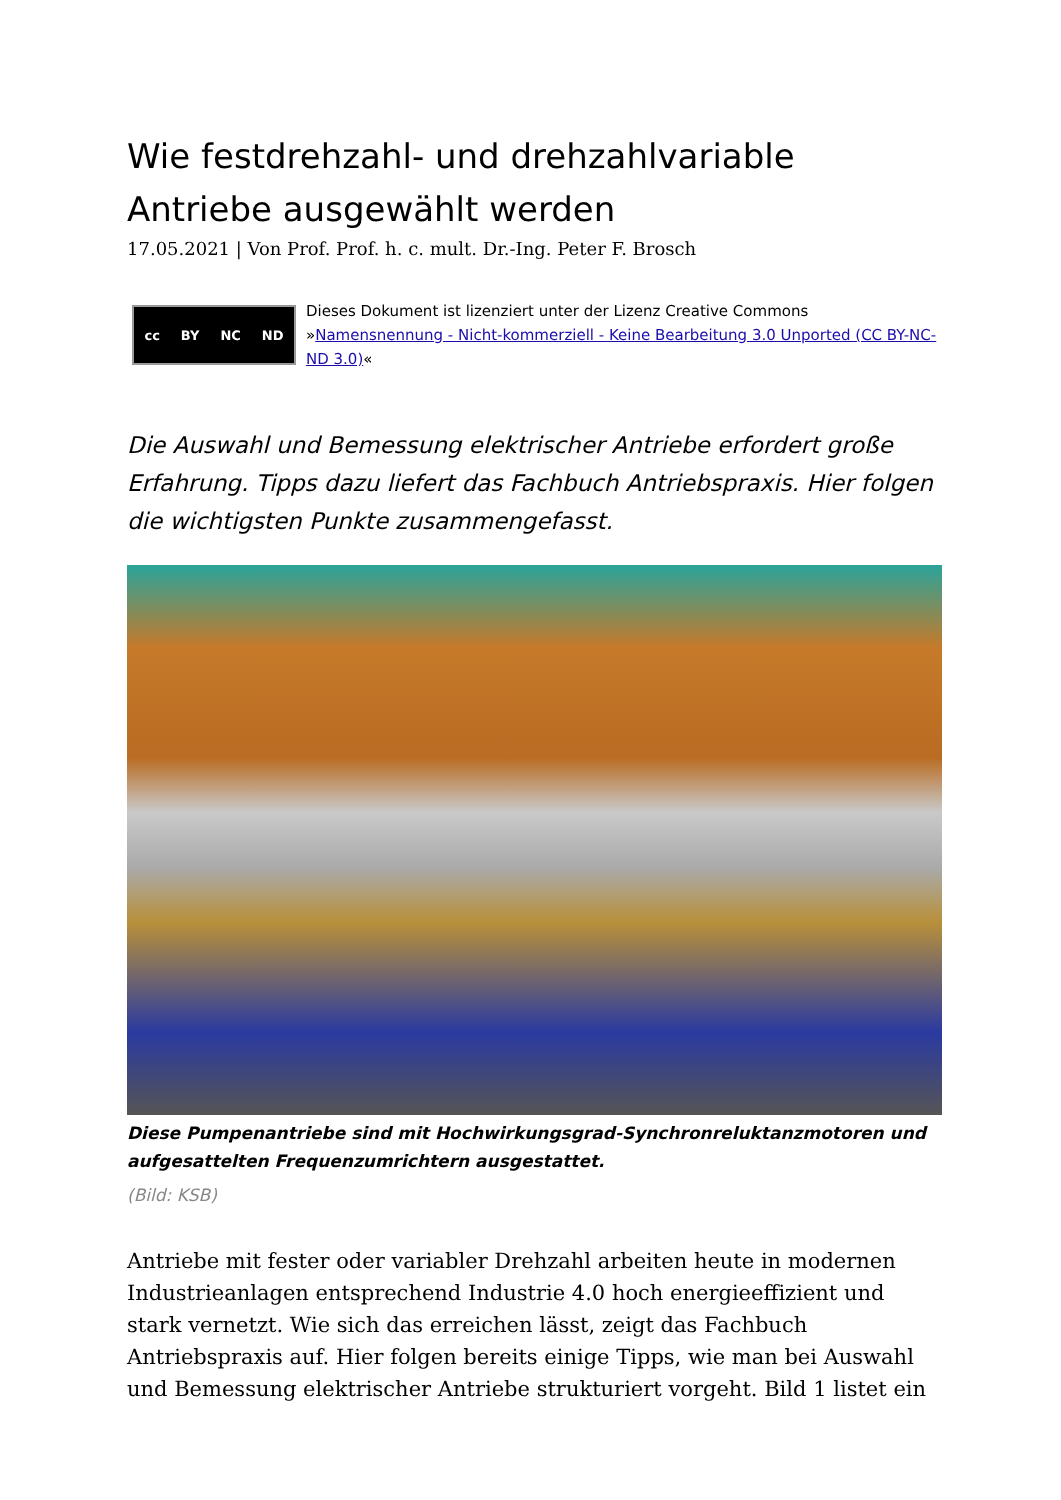Wie festdrehzahl- und drehzahlvariable Antriebe ausgewählt werden
17.05.2021 | Von Prof. Prof. h. c. mult. Dr.-Ing. Peter F. Brosch
cc BY NC ND
Dieses Dokument ist lizenziert unter der Lizenz Creative Commons »Namensnennung - Nicht-kommerziell - Keine Bearbeitung 3.0 Unported (CC BY-NC-ND 3.0)«
Die Auswahl und Bemessung elektrischer Antriebe erfordert große Erfahrung. Tipps dazu liefert das Fachbuch Antriebspraxis. Hier folgen die wichtigsten Punkte zusammengefasst.
Diese Pumpenantriebe sind mit Hochwirkungsgrad-Synchronreluktanzmotoren und aufgesattelten Frequenzumrichtern ausgestattet.
(Bild: KSB)
Antriebe mit fester oder variabler Drehzahl arbeiten heute in modernen Industrieanlagen entsprechend Industrie 4.0 hoch energieeffizient und stark vernetzt. Wie sich das erreichen lässt, zeigt das Fachbuch Antriebspraxis auf. Hier folgen bereits einige Tipps, wie man bei Auswahl und Bemessung elektrischer Antriebe strukturiert vorgeht. Bild 1 listet ein